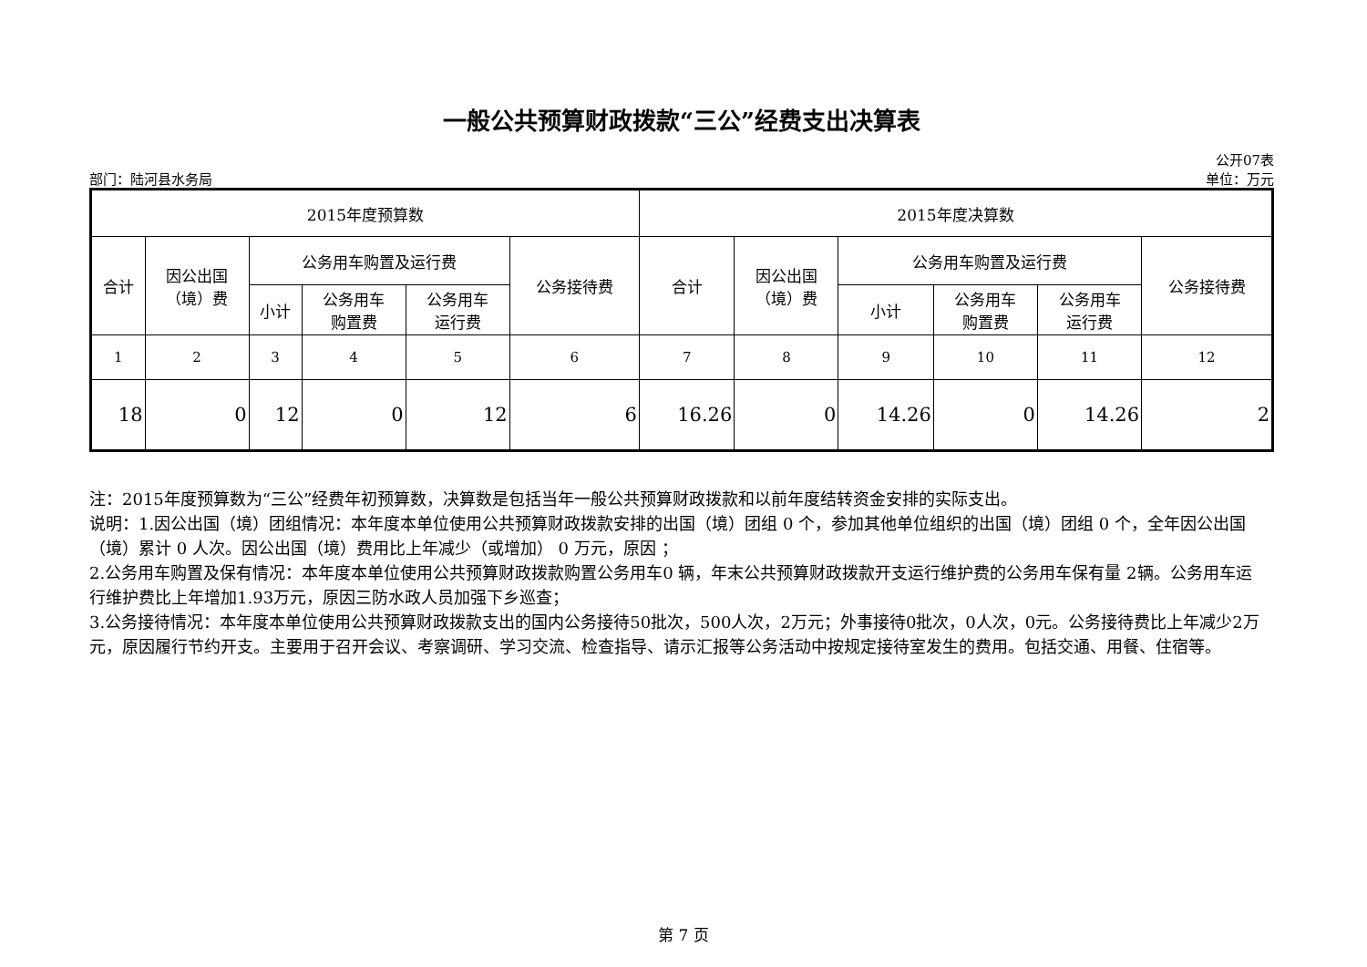一般公共预算财政拨款“三公”经费支出决算表
公开07表
部门：陆河县水务局 单位：万元
| 2015年度预算数 | | | | | | 2015年度决算数 | | | | | |
| --- | --- | --- | --- | --- | --- | --- | --- | --- | --- | --- | --- |
| 合计 | 因公出国 （境）费 | 公务用车购置及运行费 | | | 公务接待费 | 合计 | 因公出国 （境）费 | 公务用车购置及运行费 | | | 公务接待费 |
| | | 小计 | 公务用车 购置费 | 公务用车 运行费 | | | | 小计 | 公务用车 购置费 | 公务用车 运行费 | |
| 1 | 2 | 3 | 4 | 5 | 6 | 7 | 8 | 9 | 10 | 11 | 12 |
| 18 | 0 | 12 | 0 | 12 | 6 | 16.26 | 0 | 14.26 | 0 | 14.26 | 2 |
注：2015年度预算数为“三公”经费年初预算数，决算数是包括当年一般公共预算财政拨款和以前年度结转资金安排的实际支出。
说明：1.因公出国（境）团组情况：本年度本单位使用公共预算财政拨款安排的出国（境）团组 0 个，参加其他单位组织的出国（境）团组 0 个，全年因公出国（境）累计 0 人次。因公出国（境）费用比上年减少（或增加） 0 万元，原因 ；
2.公务用车购置及保有情况：本年度本单位使用公共预算财政拨款购置公务用车0 辆，年末公共预算财政拨款开支运行维护费的公务用车保有量 2辆。公务用车运行维护费比上年增加1.93万元，原因三防水政人员加强下乡巡查；
3.公务接待情况：本年度本单位使用公共预算财政拨款支出的国内公务接待50批次，500人次，2万元；外事接待0批次，0人次，0元。公务接待费比上年减少2万元，原因履行节约开支。主要用于召开会议、考察调研、学习交流、检查指导、请示汇报等公务活动中按规定接待室发生的费用。包括交通、用餐、住宿等。
第 7 页